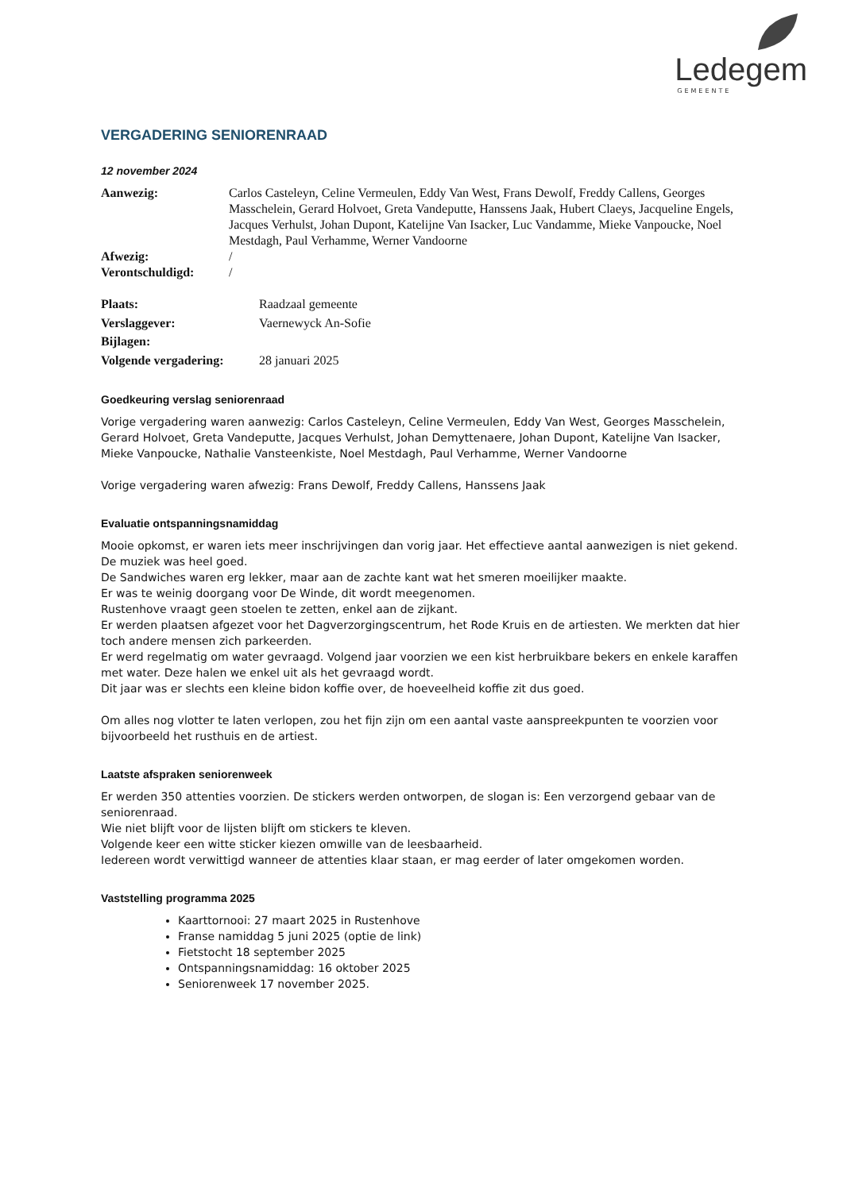Ledegem
GEMEENTE
VERGADERING SENIORENRAAD
12 november 2024
Aanwezig: Carlos Casteleyn, Celine Vermeulen, Eddy Van West, Frans Dewolf, Freddy Callens, Georges Masschelein, Gerard Holvoet, Greta Vandeputte, Hanssens Jaak, Hubert Claeys, Jacqueline Engels, Jacques Verhulst, Johan Dupont, Katelijne Van Isacker, Luc Vandamme, Mieke Vanpoucke, Noel Mestdagh, Paul Verhamme, Werner Vandoorne
Afwezig: /
Verontschuldigd: /
Plaats: Raadzaal gemeente
Verslaggever: Vaernewyck An-Sofie
Bijlagen:
Volgende vergadering:
28 januari 2025
Goedkeuring verslag seniorenraad
Vorige vergadering waren aanwezig: Carlos Casteleyn, Celine Vermeulen, Eddy Van West, Georges Masschelein, Gerard Holvoet, Greta Vandeputte, Jacques Verhulst, Johan Demyttenaere, Johan Dupont, Katelijne Van Isacker, Mieke Vanpoucke, Nathalie Vansteenkiste, Noel Mestdagh, Paul Verhamme, Werner Vandoorne
Vorige vergadering waren afwezig: Frans Dewolf, Freddy Callens, Hanssens Jaak
Evaluatie ontspanningsnamiddag
Mooie opkomst, er waren iets meer inschrijvingen dan vorig jaar. Het effectieve aantal aanwezigen is niet gekend.
De muziek was heel goed.
De Sandwiches waren erg lekker, maar aan de zachte kant wat het smeren moeilijker maakte.
Er was te weinig doorgang voor De Winde, dit wordt meegenomen.
Rustenhove vraagt geen stoelen te zetten, enkel aan de zijkant.
Er werden plaatsen afgezet voor het Dagverzorgingscentrum, het Rode Kruis en de artiesten. We merkten dat hier toch andere mensen zich parkeerden.
Er werd regelmatig om water gevraagd. Volgend jaar voorzien we een kist herbruikbare bekers en enkele karaffen met water. Deze halen we enkel uit als het gevraagd wordt.
Dit jaar was er slechts een kleine bidon koffie over, de hoeveelheid koffie zit dus goed.
Om alles nog vlotter te laten verlopen, zou het fijn zijn om een aantal vaste aanspreekpunten te voorzien voor bijvoorbeeld het rusthuis en de artiest.
Laatste afspraken seniorenweek
Er werden 350 attenties voorzien. De stickers werden ontworpen, de slogan is: Een verzorgend gebaar van de seniorenraad.
Wie niet blijft voor de lijsten blijft om stickers te kleven.
Volgende keer een witte sticker kiezen omwille van de leesbaarheid.
Iedereen wordt verwittigd wanneer de attenties klaar staan, er mag eerder of later omgekomen worden.
Vaststelling programma 2025
Kaarttornooi: 27 maart 2025 in Rustenhove
Franse namiddag 5 juni 2025 (optie de link)
Fietstocht 18 september 2025
Ontspanningsnamiddag: 16 oktober 2025
Seniorenweek 17 november 2025.